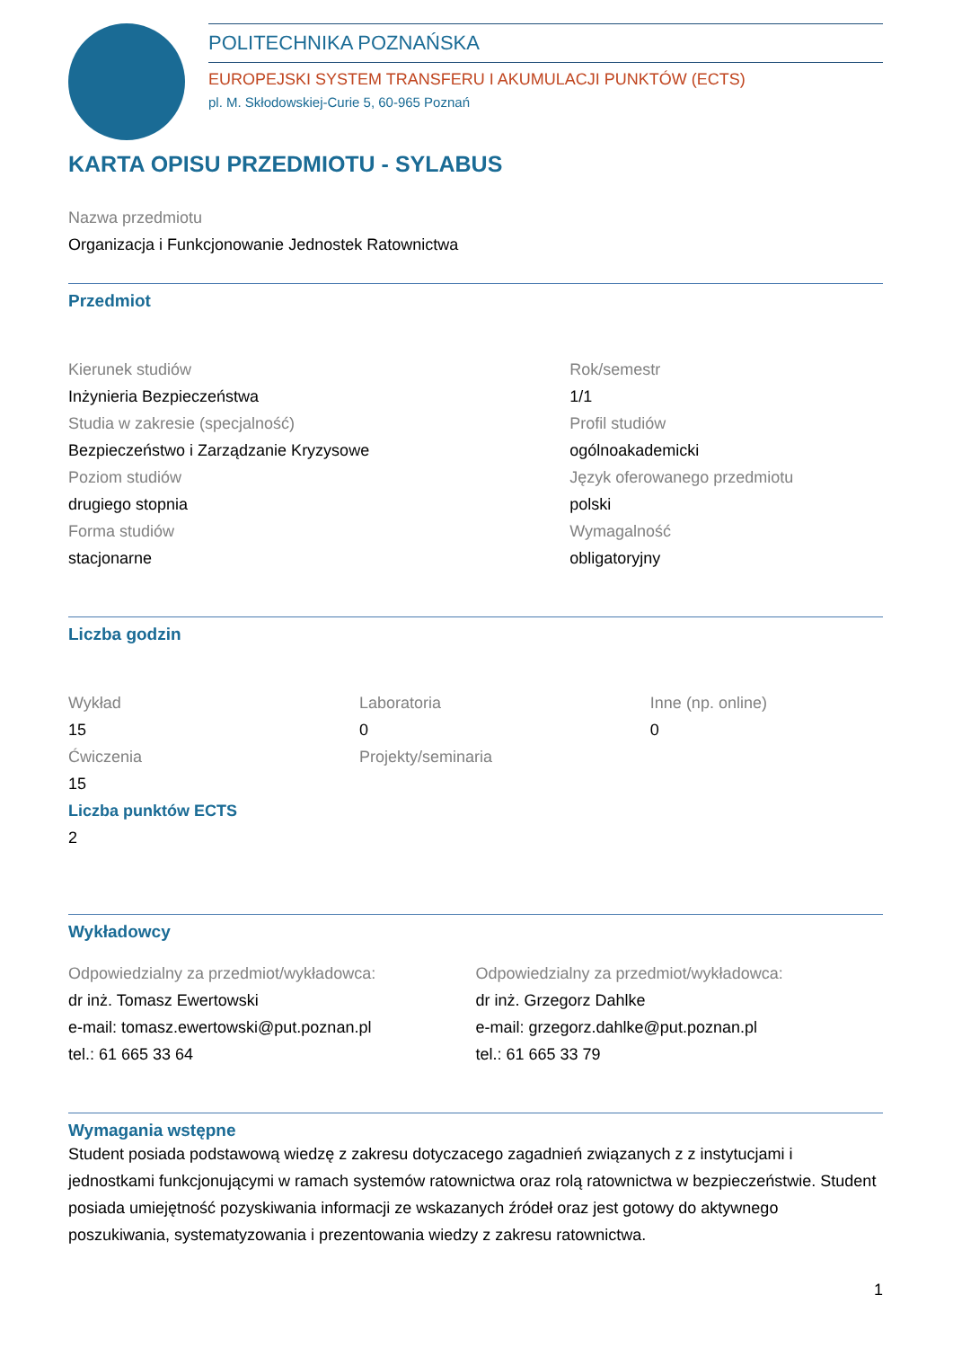POLITECHNIKA POZNAŃSKA
EUROPEJSKI SYSTEM TRANSFERU I AKUMULACJI PUNKTÓW (ECTS)
pl. M. Skłodowskiej-Curie 5, 60-965 Poznań
KARTA OPISU PRZEDMIOTU - SYLABUS
Nazwa przedmiotu
Organizacja i Funkcjonowanie Jednostek Ratownictwa
Przedmiot
Kierunek studiów
Inżynieria Bezpieczeństwa
Studia w zakresie (specjalność)
Bezpieczeństwo i Zarządzanie Kryzysowe
Poziom studiów
drugiego stopnia
Forma studiów
stacjonarne
Rok/semestr
1/1
Profil studiów
ogólnoakademicki
Język oferowanego przedmiotu
polski
Wymagalność
obligatoryjny
Liczba godzin
Wykład
15
Ćwiczenia
15
Laboratoria
0
Projekty/seminaria
Inne (np. online)
0
Liczba punktów ECTS
2
Wykładowcy
Odpowiedzialny za przedmiot/wykładowca:
dr inż. Tomasz Ewertowski
e-mail: tomasz.ewertowski@put.poznan.pl
tel.: 61 665 33 64
Odpowiedzialny za przedmiot/wykładowca:
dr inż. Grzegorz Dahlke
e-mail: grzegorz.dahlke@put.poznan.pl
tel.: 61 665 33 79
Wymagania wstępne
Student posiada podstawową wiedzę z zakresu dotyczacego zagadnień związanych z z instytucjami i jednostkami funkcjonującymi w ramach systemów ratownictwa oraz rolą ratownictwa w bezpieczeństwie. Student posiada umiejętność pozyskiwania informacji ze wskazanych źródeł oraz jest gotowy do aktywnego poszukiwania, systematyzowania i prezentowania wiedzy z zakresu ratownictwa.
1